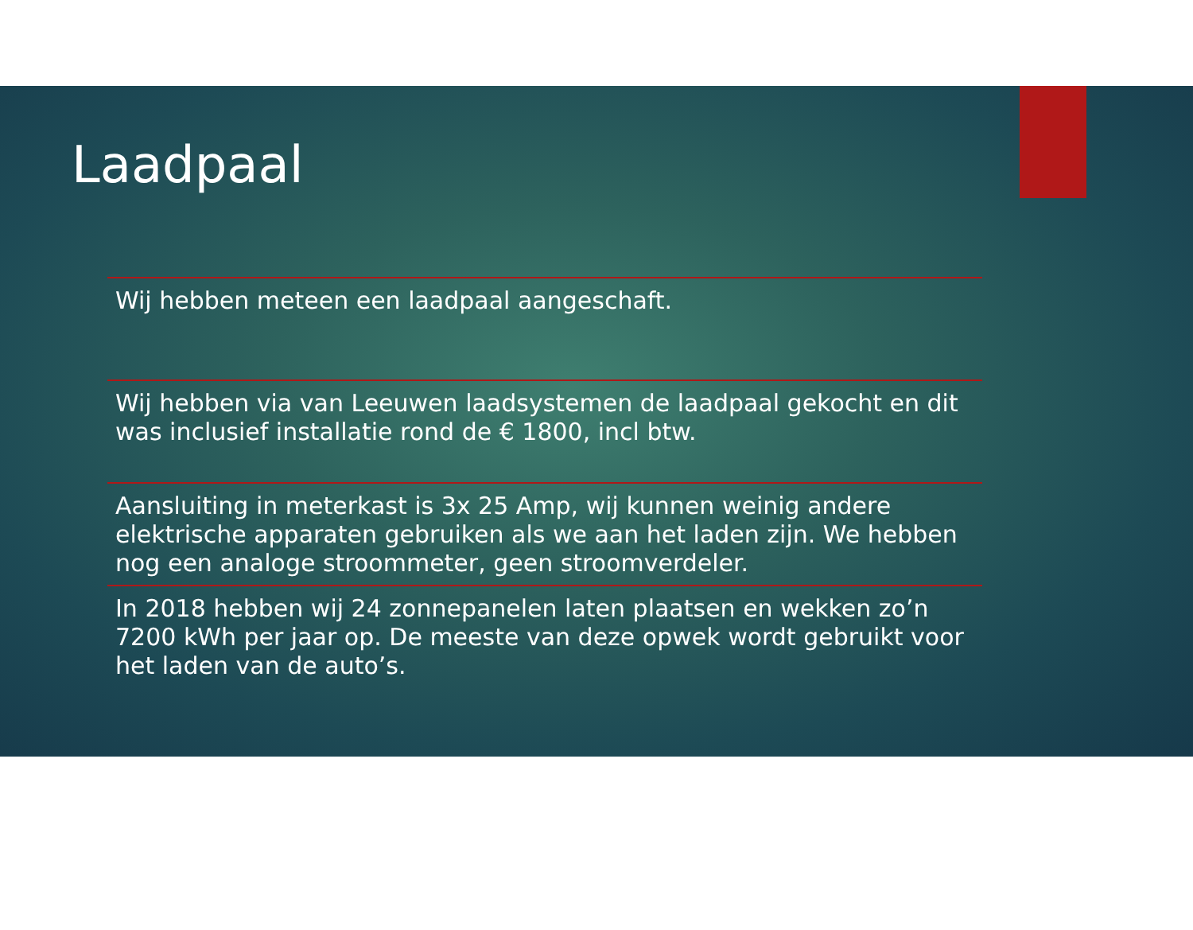Laadpaal
Wij hebben meteen een laadpaal aangeschaft.
Wij hebben via van Leeuwen laadsystemen de laadpaal gekocht en dit was inclusief installatie rond de € 1800, incl btw.
Aansluiting in meterkast is 3x 25 Amp, wij kunnen weinig andere elektrische apparaten gebruiken als we aan het laden zijn. We hebben nog een analoge stroommeter, geen stroomverdeler.
In 2018 hebben wij 24 zonnepanelen laten plaatsen en wekken zo’n 7200 kWh per jaar op. De meeste van deze opwek wordt gebruikt voor het laden van de auto’s.